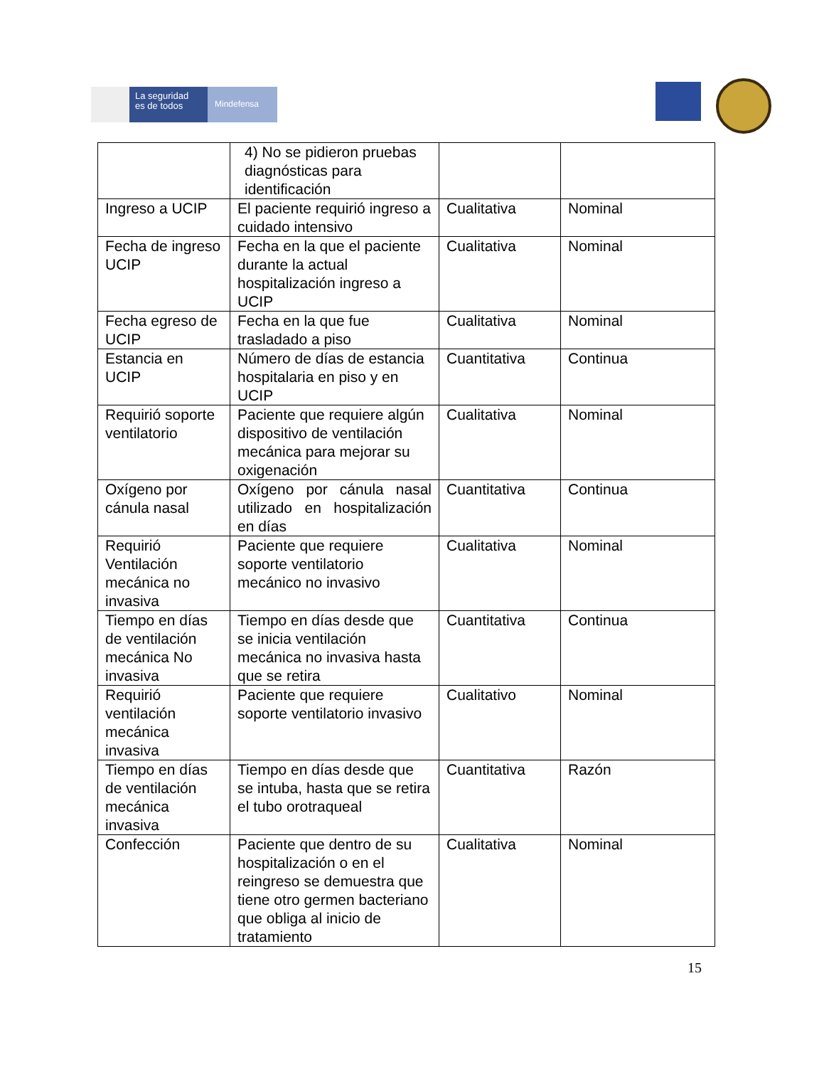La seguridad
es de todos
Mindefensa
| | 4) No se pidieron pruebas diagnósticas para identificación | | |
| Ingreso a UCIP | El paciente requirió ingreso a cuidado intensivo | Cualitativa | Nominal |
| Fecha de ingreso UCIP | Fecha en la que el paciente durante la actual hospitalización ingreso a UCIP | Cualitativa | Nominal |
| Fecha egreso de UCIP | Fecha en la que fue trasladado a piso | Cualitativa | Nominal |
| Estancia en UCIP | Número de días de estancia hospitalaria en piso y en UCIP | Cuantitativa | Continua |
| Requirió soporte ventilatorio | Paciente que requiere algún dispositivo de ventilación mecánica para mejorar su oxigenación | Cualitativa | Nominal |
| Oxígeno por cánula nasal | Oxígeno por cánula nasal utilizado en hospitalización en días | Cuantitativa | Continua |
| Requirió Ventilación mecánica no invasiva | Paciente que requiere soporte ventilatorio mecánico no invasivo | Cualitativa | Nominal |
| Tiempo en días de ventilación mecánica No invasiva | Tiempo en días desde que se inicia ventilación mecánica no invasiva hasta que se retira | Cuantitativa | Continua |
| Requirió ventilación mecánica invasiva | Paciente que requiere soporte ventilatorio invasivo | Cualitativo | Nominal |
| Tiempo en días de ventilación mecánica invasiva | Tiempo en días desde que se intuba, hasta que se retira el tubo orotraqueal | Cuantitativa | Razón |
| Confección | Paciente que dentro de su hospitalización o en el reingreso se demuestra que tiene otro germen bacteriano que obliga al inicio de tratamiento | Cualitativa | Nominal |
15